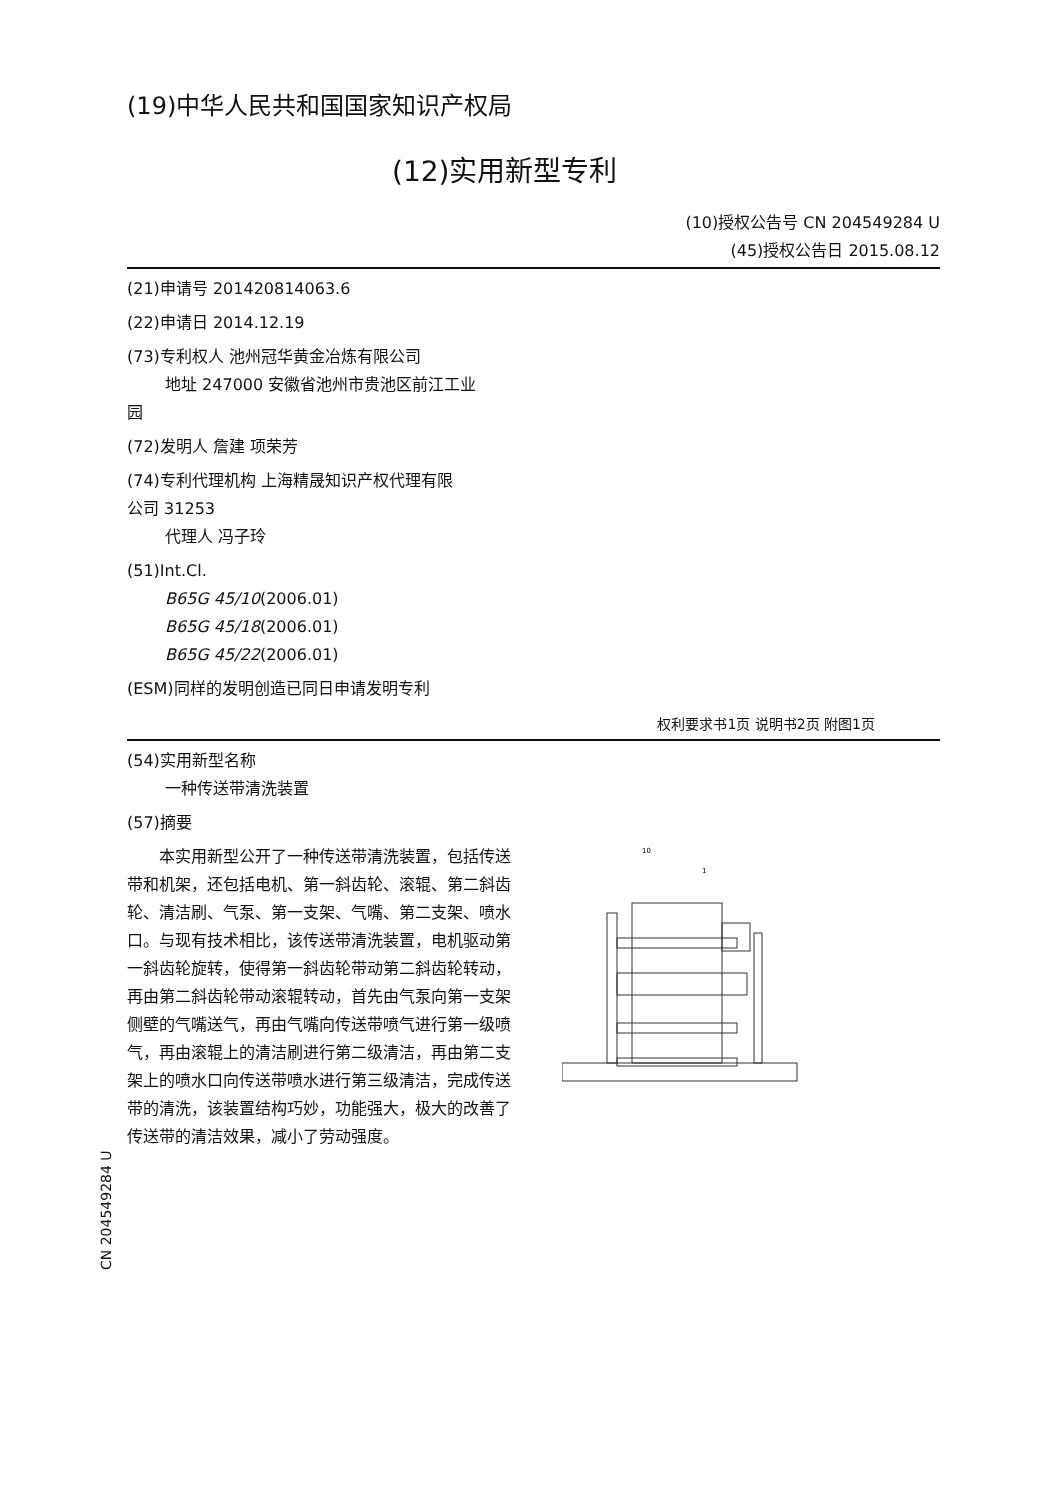(19)中华人民共和国国家知识产权局
(12)实用新型专利
(10)授权公告号 CN 204549284 U
(45)授权公告日 2015.08.12
(21)申请号 201420814063.6
(22)申请日 2014.12.19
(73)专利权人 池州冠华黄金冶炼有限公司
地址 247000 安徽省池州市贵池区前江工业
园
(72)发明人 詹建 项荣芳
(74)专利代理机构 上海精晟知识产权代理有限
公司 31253
代理人 冯子玲
(51)Int.Cl.
B65G 45/10(2006.01)
B65G 45/18(2006.01)
B65G 45/22(2006.01)
(ESM)同样的发明创造已同日申请发明专利
权利要求书1页 说明书2页 附图1页
(54)实用新型名称
一种传送带清洗装置
(57)摘要
本实用新型公开了一种传送带清洗装置，包括传送带和机架，还包括电机、第一斜齿轮、滚辊、第二斜齿轮、清洁刷、气泵、第一支架、气嘴、第二支架、喷水口。与现有技术相比，该传送带清洗装置，电机驱动第一斜齿轮旋转，使得第一斜齿轮带动第二斜齿轮转动，再由第二斜齿轮带动滚辊转动，首先由气泵向第一支架侧壁的气嘴送气，再由气嘴向传送带喷气进行第一级喷气，再由滚辊上的清洁刷进行第二级清洁，再由第二支架上的喷水口向传送带喷水进行第三级清洁，完成传送带的清洗，该装置结构巧妙，功能强大，极大的改善了传送带的清洁效果，减小了劳动强度。
10
1
CN 204549284 U